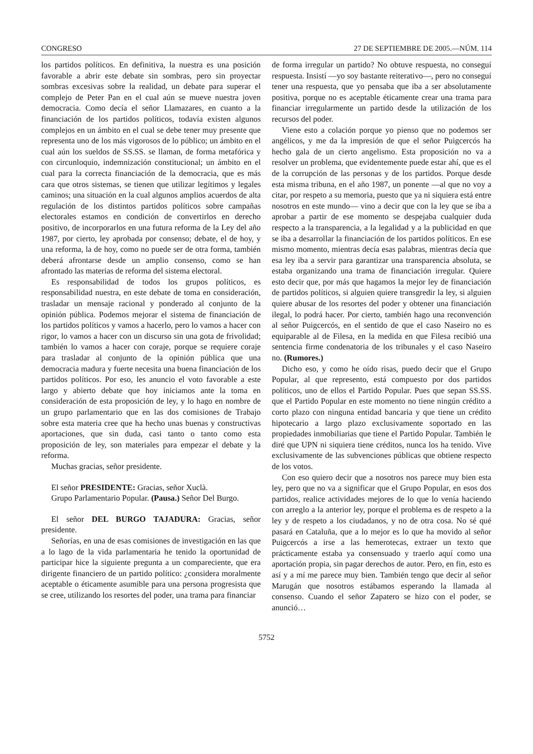CONGRESO 27 DE SEPTIEMBRE DE 2005.—NÚM. 114
los partidos políticos. En definitiva, la nuestra es una posición favorable a abrir este debate sin sombras, pero sin proyectar sombras excesivas sobre la realidad, un debate para superar el complejo de Peter Pan en el cual aún se mueve nuestra joven democracia. Como decía el señor Llamazares, en cuanto a la financiación de los partidos políticos, todavía existen algunos complejos en un ámbito en el cual se debe tener muy presente que representa uno de los más vigorosos de lo público; un ámbito en el cual aún los sueldos de SS.SS. se llaman, de forma metafórica y con circunloquio, indemnización constitucional; un ámbito en el cual para la correcta financiación de la democracia, que es más cara que otros sistemas, se tienen que utilizar legítimos y legales caminos; una situación en la cual algunos amplios acuerdos de alta regulación de los distintos partidos políticos sobre campañas electorales estamos en condición de convertirlos en derecho positivo, de incorporarlos en una futura reforma de la Ley del año 1987, por cierto, ley aprobada por consenso; debate, el de hoy, y una reforma, la de hoy, como no puede ser de otra forma, también deberá afrontarse desde un amplio consenso, como se han afrontado las materias de reforma del sistema electoral.
Es responsabilidad de todos los grupos políticos, es responsabilidad nuestra, en este debate de toma en consideración, trasladar un mensaje racional y ponderado al conjunto de la opinión pública. Podemos mejorar el sistema de financiación de los partidos políticos y vamos a hacerlo, pero lo vamos a hacer con rigor, lo vamos a hacer con un discurso sin una gota de frivolidad; también lo vamos a hacer con coraje, porque se requiere coraje para trasladar al conjunto de la opinión pública que una democracia madura y fuerte necesita una buena financiación de los partidos políticos. Por eso, les anuncio el voto favorable a este largo y abierto debate que hoy iniciamos ante la toma en consideración de esta proposición de ley, y lo hago en nombre de un grupo parlamentario que en las dos comisiones de Trabajo sobre esta materia cree que ha hecho unas buenas y constructivas aportaciones, que sin duda, casi tanto o tanto como esta proposición de ley, son materiales para empezar el debate y la reforma.
Muchas gracias, señor presidente.
El señor PRESIDENTE: Gracias, señor Xuclà.
Grupo Parlamentario Popular. (Pausa.) Señor Del Burgo.
El señor DEL BURGO TAJADURA: Gracias, señor presidente.
Señorías, en una de esas comisiones de investigación en las que a lo lago de la vida parlamentaria he tenido la oportunidad de participar hice la siguiente pregunta a un compareciente, que era dirigente financiero de un partido político: ¿considera moralmente aceptable o éticamente asumible para una persona progresista que se cree, utilizando los resortes del poder, una trama para financiar
de forma irregular un partido? No obtuve respuesta, no conseguí respuesta. Insistí —yo soy bastante reiterativo—, pero no conseguí tener una respuesta, que yo pensaba que iba a ser absolutamente positiva, porque no es aceptable éticamente crear una trama para financiar irregularmente un partido desde la utilización de los recursos del poder.
Viene esto a colación porque yo pienso que no podemos ser angélicos, y me da la impresión de que el señor Puigcercós ha hecho gala de un cierto angelismo. Esta proposición no va a resolver un problema, que evidentemente puede estar ahí, que es el de la corrupción de las personas y de los partidos. Porque desde esta misma tribuna, en el año 1987, un ponente —al que no voy a citar, por respeto a su memoria, puesto que ya ni siquiera está entre nosotros en este mundo— vino a decir que con la ley que se iba a aprobar a partir de ese momento se despejaba cualquier duda respecto a la transparencia, a la legalidad y a la publicidad en que se iba a desarrollar la financiación de los partidos políticos. En ese mismo momento, mientras decía esas palabras, mientras decía que esa ley iba a servir para garantizar una transparencia absoluta, se estaba organizando una trama de financiación irregular. Quiere esto decir que, por más que hagamos la mejor ley de financiación de partidos políticos, si alguien quiere transgredir la ley, si alguien quiere abusar de los resortes del poder y obtener una financiación ilegal, lo podrá hacer. Por cierto, también hago una reconvención al señor Puigcercós, en el sentido de que el caso Naseiro no es equiparable al de Filesa, en la medida en que Filesa recibió una sentencia firme condenatoria de los tribunales y el caso Naseiro no. (Rumores.)
Dicho eso, y como he oído risas, puedo decir que el Grupo Popular, al que represento, está compuesto por dos partidos políticos, uno de ellos el Partido Popular. Pues que sepan SS.SS. que el Partido Popular en este momento no tiene ningún crédito a corto plazo con ninguna entidad bancaria y que tiene un crédito hipotecario a largo plazo exclusivamente soportado en las propiedades inmobiliarias que tiene el Partido Popular. También le diré que UPN ni siquiera tiene créditos, nunca los ha tenido. Vive exclusivamente de las subvenciones públicas que obtiene respecto de los votos.
Con eso quiero decir que a nosotros nos parece muy bien esta ley, pero que no va a significar que el Grupo Popular, en esos dos partidos, realice actividades mejores de lo que lo venía haciendo con arreglo a la anterior ley, porque el problema es de respeto a la ley y de respeto a los ciudadanos, y no de otra cosa. No sé qué pasará en Cataluña, que a lo mejor es lo que ha movido al señor Puigcercós a irse a las hemerotecas, extraer un texto que prácticamente estaba ya consensuado y traerlo aquí como una aportación propia, sin pagar derechos de autor. Pero, en fin, esto es así y a mí me parece muy bien. También tengo que decir al señor Marugán que nosotros estábamos esperando la llamada al consenso. Cuando el señor Zapatero se hizo con el poder, se anunció…
5752